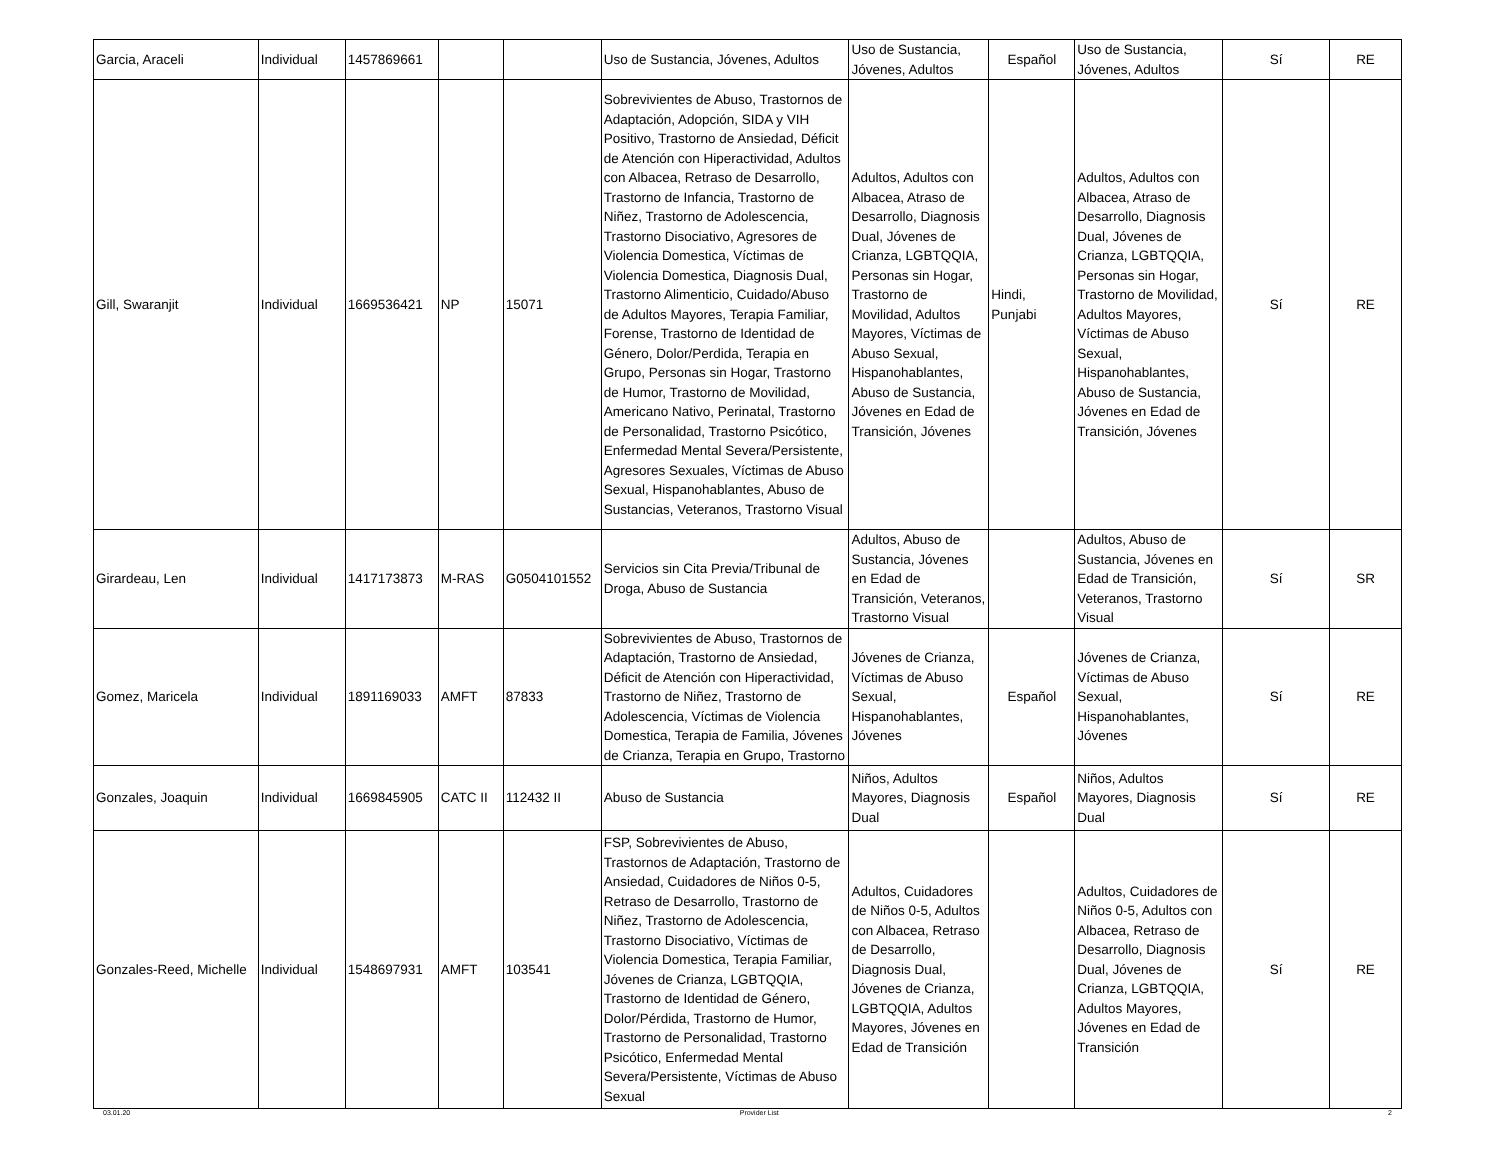| Garcia, Araceli | Individual | 1457869661 | | | Uso de Sustancia, Jóvenes, Adultos | Uso de Sustancia, Jóvenes, Adultos | Español | Uso de Sustancia, Jóvenes, Adultos | Sí | RE |
| Gill, Swaranjit | Individual | 1669536421 | NP | 15071 | Sobrevivientes de Abuso, Trastornos de Adaptación, Adopción, SIDA y VIH Positivo, Trastorno de Ansiedad, Déficit de Atención con Hiperactividad, Adultos con Albacea, Retraso de Desarrollo, Trastorno de Infancia, Trastorno de Niñez, Trastorno de Adolescencia, Trastorno Disociativo, Agresores de Violencia Domestica, Víctimas de Violencia Domestica, Diagnosis Dual, Trastorno Alimenticio, Cuidado/Abuso de Adultos Mayores, Terapia Familiar, Forense, Trastorno de Identidad de Género, Dolor/Perdida, Terapia en Grupo, Personas sin Hogar, Trastorno de Humor, Trastorno de Movilidad, Americano Nativo, Perinatal, Trastorno de Personalidad, Trastorno Psicótico, Enfermedad Mental Severa/Persistente, Agresores Sexuales, Víctimas de Abuso Sexual, Hispanohablantes, Abuso de Sustancias, Veteranos, Trastorno Visual | Adultos, Adultos con Albacea, Atraso de Desarrollo, Diagnosis Dual, Jóvenes de Crianza, LGBTQQIA, Personas sin Hogar, Trastorno de Movilidad, Adultos Mayores, Víctimas de Abuso Sexual, Hispanohablantes, Abuso de Sustancia, Jóvenes en Edad de Transición, Jóvenes | Hindi, Punjabi | Adultos, Adultos con Albacea, Atraso de Desarrollo, Diagnosis Dual, Jóvenes de Crianza, LGBTQQIA, Personas sin Hogar, Trastorno de Movilidad, Adultos Mayores, Víctimas de Abuso Sexual, Hispanohablantes, Abuso de Sustancia, Jóvenes en Edad de Transición, Jóvenes | Sí | RE |
| Girardeau, Len | Individual | 1417173873 | M-RAS | G0504101552 | Servicios sin Cita Previa/Tribunal de Droga, Abuso de Sustancia | Adultos, Abuso de Sustancia, Jóvenes en Edad de Transición, Veteranos, Trastorno Visual | | Adultos, Abuso de Sustancia, Jóvenes en Edad de Transición, Veteranos, Trastorno Visual | Sí | SR |
| Gomez, Maricela | Individual | 1891169033 | AMFT | 87833 | Sobrevivientes de Abuso, Trastornos de Adaptación, Trastorno de Ansiedad, Déficit de Atención con Hiperactividad, Trastorno de Niñez, Trastorno de Adolescencia, Víctimas de Violencia Domestica, Terapia de Familia, Jóvenes de Crianza, Terapia en Grupo, Trastorno | Jóvenes de Crianza, Víctimas de Abuso Sexual, Hispanohablantes, Jóvenes | Español | Jóvenes de Crianza, Víctimas de Abuso Sexual, Hispanohablantes, Jóvenes | Sí | RE |
| Gonzales, Joaquin | Individual | 1669845905 | CATC II | 112432 II | Abuso de Sustancia | Niños, Adultos Mayores, Diagnosis Dual | Español | Niños, Adultos Mayores, Diagnosis Dual | Sí | RE |
| Gonzales-Reed, Michelle | Individual | 1548697931 | AMFT | 103541 | FSP, Sobrevivientes de Abuso, Trastornos de Adaptación, Trastorno de Ansiedad, Cuidadores de Niños 0-5, Retraso de Desarrollo, Trastorno de Niñez, Trastorno de Adolescencia, Trastorno Disociativo, Víctimas de Violencia Domestica, Terapia Familiar, Jóvenes de Crianza, LGBTQQIA, Trastorno de Identidad de Género, Dolor/Pérdida, Trastorno de Humor, Trastorno de Personalidad, Trastorno Psicótico, Enfermedad Mental Severa/Persistente, Víctimas de Abuso Sexual | Adultos, Cuidadores de Niños 0-5, Adultos con Albacea, Retraso de Desarrollo, Diagnosis Dual, Jóvenes de Crianza, LGBTQQIA, Adultos Mayores, Jóvenes en Edad de Transición | | Adultos, Cuidadores de Niños 0-5, Adultos con Albacea, Retraso de Desarrollo, Diagnosis Dual, Jóvenes de Crianza, LGBTQQIA, Adultos Mayores, Jóvenes en Edad de Transición | Sí | RE |
03.01.20 Provider List 2